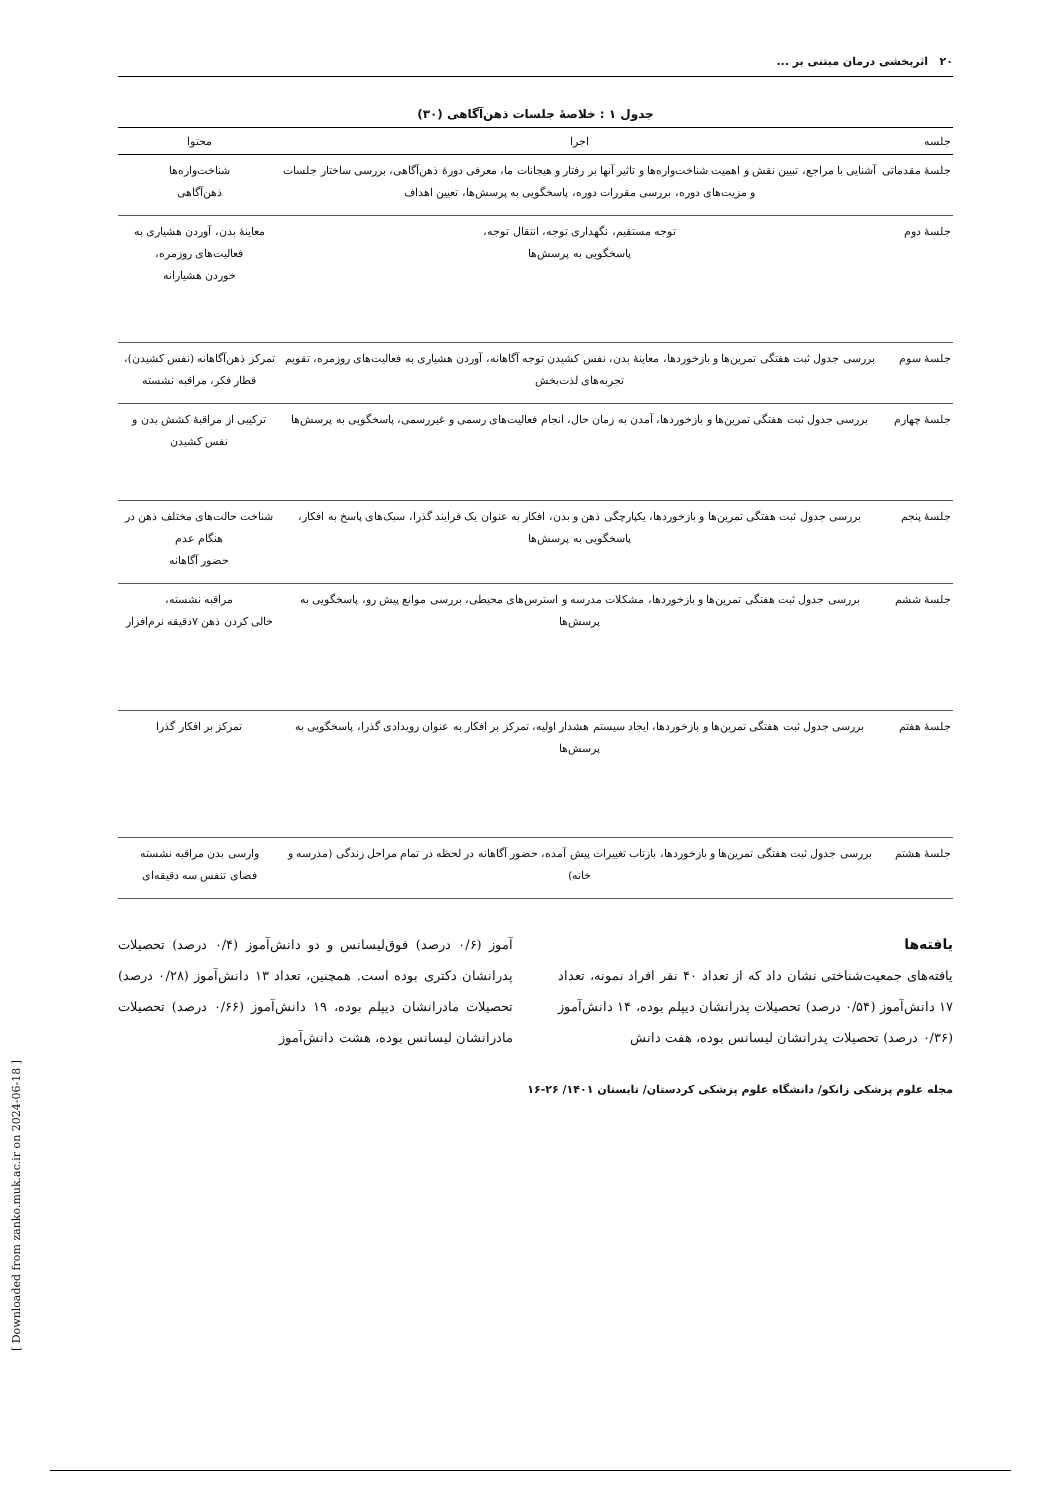۲۰ اثربخشی درمان مبتنی بر ...
جدول ۱ : خلاصهٔ جلسات ذهن‌آگاهی (۳۰)
| جلسه | اجرا | محتوا |
| --- | --- | --- |
| جلسهٔ مقدماتی | آشنایی با مراجع، تبیین نقش و اهمیت شناخت‌واره‌ها و تاثیر آنها بر رفتار و هیجانات ما، معرفی دورهٔ ذهن‌آگاهی، بررسی ساختار جلسات و مزیت‌های دوره، بررسی مقررات دوره، پاسخگویی به پرسش‌ها، تعیین اهداف | شناخت‌واره‌ها ذهن‌آگاهی |
| جلسهٔ دوم | توجه مستقیم، نگهداری توجه، انتقال توجه، پاسخگویی به پرسش‌ها | معاینهٔ بدن، آوردن هشیاری به فعالیت‌های روزمره، خوردن هشیارانه |
| جلسهٔ سوم | بررسی جدول ثبت هفتگی تمرین‌ها و بازخوردها، معاینهٔ بدن، نفس کشیدن توجه آگاهانه، آوردن هشیاری به فعالیت‌های روزمره، تقویم تجربه‌های لذت‌بخش | تمرکز ذهن‌آگاهانه (نفس کشیدن)، قطار فکر، مراقبه نشسته |
| جلسهٔ چهارم | بررسی جدول ثبت هفتگی تمرین‌ها و بازخوردها، آمدن به زمان حال، انجام فعالیت‌های رسمی و غیررسمی، پاسخگویی به پرسش‌ها | ترکیبی از مراقبهٔ کشش بدن و نفس کشیدن |
| جلسهٔ پنجم | بررسی جدول ثبت هفتگی تمرین‌ها و بازخوردها، یکپارچگی ذهن و بدن، افکار به عنوان یک فرایند گذرا، سبک‌های پاسخ به افکار، پاسخگویی به پرسش‌ها | شناخت حالت‌های مختلف ذهن در هنگام عدم حضور آگاهانه |
| جلسهٔ ششم | بررسی جدول ثبت هفتگی تمرین‌ها و بازخوردها، مشکلات مدرسه و استرس‌های محیطی، بررسی موانع پیش رو، پاسخگویی به پرسش‌ها | مراقبه نشسته، خالی کردن ذهن ۷دقیقه نرم‌افزار |
| جلسهٔ هفتم | بررسی جدول ثبت هفتگی تمرین‌ها و بازخوردها، ایجاد سیستم هشدار اولیه، تمرکز بر افکار به عنوان رویدادی گذرا، پاسخگویی به پرسش‌ها | تمرکز بر افکار گذرا |
| جلسهٔ هشتم | بررسی جدول ثبت هفتگی تمرین‌ها و بازخوردها، بازتاب تغییرات پیش آمده، حضور آگاهانه در لحظه در تمام مراحل زندگی (مدرسه و خانه) | وارسی بدن مراقبه نشسته فضای تنفس سه دقیقه‌ای |
یافته‌ها
یافته‌های جمعیت‌شناختی نشان داد که از تعداد ۴۰ نفر افراد نمونه، تعداد ۱۷ دانش‌آموز (۰/۵۴ درصد) تحصیلات پدرانشان دیپلم بوده، ۱۴ دانش‌آموز (۰/۳۶ درصد) تحصیلات پدرانشان لیسانس بوده، هفت دانش
آموز (۰/۶ درصد) فوق‌لیسانس و دو دانش‌آموز (۰/۴ درصد) تحصیلات پدرانشان دکتری بوده است. همچنین، تعداد ۱۳ دانش‌آموز (۰/۲۸ درصد) تحصیلات مادرانشان دیپلم بوده، ۱۹ دانش‌آموز (۰/۶۶ درصد) تحصیلات مادرانشان لیسانس بوده، هشت دانش‌آموز
مجله علوم پزشکی زانکو/ دانشگاه علوم پزشکی کردستان/ تابستان ۱۴۰۱/ ۲۶-۱۶
[ Downloaded from zanko.muk.ac.ir on 2024-06-18 ]